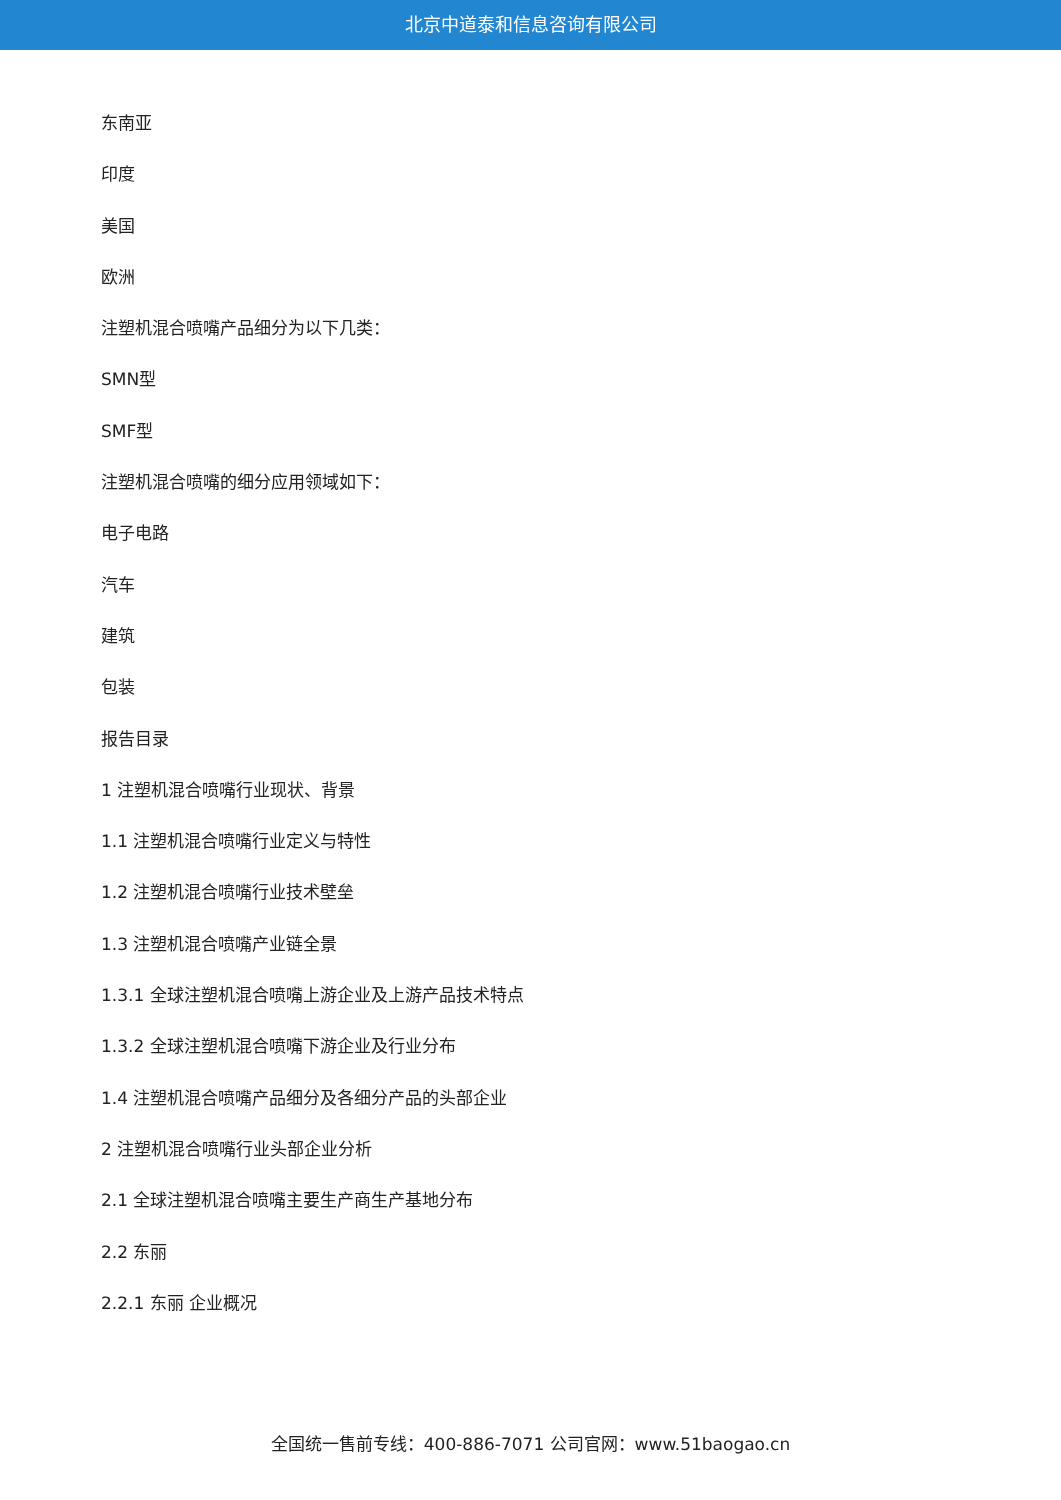北京中道泰和信息咨询有限公司
东南亚
印度
美国
欧洲
注塑机混合喷嘴产品细分为以下几类：
SMN型
SMF型
注塑机混合喷嘴的细分应用领域如下：
电子电路
汽车
建筑
包装
报告目录
1 注塑机混合喷嘴行业现状、背景
1.1 注塑机混合喷嘴行业定义与特性
1.2 注塑机混合喷嘴行业技术壁垒
1.3 注塑机混合喷嘴产业链全景
1.3.1 全球注塑机混合喷嘴上游企业及上游产品技术特点
1.3.2 全球注塑机混合喷嘴下游企业及行业分布
1.4 注塑机混合喷嘴产品细分及各细分产品的头部企业
2 注塑机混合喷嘴行业头部企业分析
2.1 全球注塑机混合喷嘴主要生产商生产基地分布
2.2 东丽
2.2.1 东丽 企业概况
全国统一售前专线：400-886-7071 公司官网：www.51baogao.cn